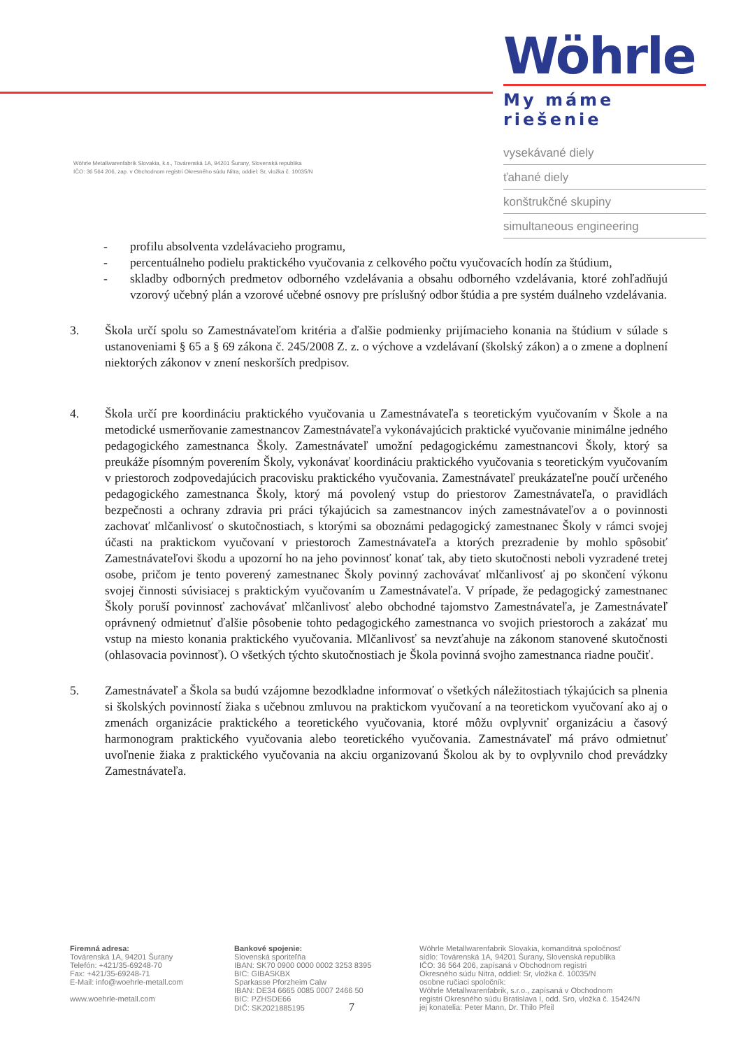Wöhrle Metallwarenfabrik Slovakia, k.s., Továrenská 1A, 94201 Šurany, Slovenská republika
IČO: 36 564 206, zap. v Obchodnom registri Okresného súdu Nitra, oddiel: Sr, vložka č. 10035/N
Wöhrle
My máme riešenie
vysekávané diely
ťahané diely
konštrukčné skupiny
simultaneous engineering
- profilu absolventa vzdelávacieho programu,
- percentuálneho podielu praktického vyučovania z celkového počtu vyučovacích hodín za štúdium,
- skladby odborných predmetov odborného vzdelávania a obsahu odborného vzdelávania, ktoré zohľadňujú vzorový učebný plán a vzorové učebné osnovy pre príslušný odbor štúdia a pre systém duálneho vzdelávania.
3. Škola určí spolu so Zamestnávateľom kritéria a ďalšie podmienky prijímacieho konania na štúdium v súlade s ustanoveniami § 65 a § 69 zákona č. 245/2008 Z. z. o výchove a vzdelávaní (školský zákon) a o zmene a doplnení niektorých zákonov v znení neskorších predpisov.
4. Škola určí pre koordináciu praktického vyučovania u Zamestnávateľa s teoretickým vyučovaním v Škole a na metodické usmerňovanie zamestnancov Zamestnávateľa vykonávajúcich praktické vyučovanie minimálne jedného pedagogického zamestnanca Školy. Zamestnávateľ umožní pedagogickému zamestnancovi Školy, ktorý sa preukáže písomným poverením Školy, vykonávať koordináciu praktického vyučovania s teoretickým vyučovaním v priestoroch zodpovedajúcich pracovisku praktického vyučovania. Zamestnávateľ preukázateľne poučí určeného pedagogického zamestnanca Školy, ktorý má povolený vstup do priestorov Zamestnávateľa, o pravidlách bezpečnosti a ochrany zdravia pri práci týkajúcich sa zamestnancov iných zamestnávateľov a o povinnosti zachovať mlčanlivosť o skutočnostiach, s ktorými sa oboznámi pedagogický zamestnanec Školy v rámci svojej účasti na praktickom vyučovaní v priestoroch Zamestnávateľa a ktorých prezradenie by mohlo spôsobiť Zamestnávateľovi škodu a upozorní ho na jeho povinnosť konať tak, aby tieto skutočnosti neboli vyzradené tretej osobe, pričom je tento poverený zamestnanec Školy povinný zachovávať mlčanlivosť aj po skončení výkonu svojej činnosti súvisiacej s praktickým vyučovaním u Zamestnávateľa. V prípade, že pedagogický zamestnanec Školy poruší povinnosť zachovávať mlčanlivosť alebo obchodné tajomstvo Zamestnávateľa, je Zamestnávateľ oprávnený odmietnuť ďalšie pôsobenie tohto pedagogického zamestnanca vo svojich priestoroch a zakázať mu vstup na miesto konania praktického vyučovania. Mlčanlivosť sa nevzťahuje na zákonom stanovené skutočnosti (ohlasovacia povinnosť). O všetkých týchto skutočnostiach je Škola povinná svojho zamestnanca riadne poučiť.
5. Zamestnávateľ a Škola sa budú vzájomne bezodkladne informovať o všetkých náležitostiach týkajúcich sa plnenia si školských povinností žiaka s učebnou zmluvou na praktickom vyučovaní a na teoretickom vyučovaní ako aj o zmenách organizácie praktického a teoretického vyučovania, ktoré môžu ovplyvniť organizáciu a časový harmonogram praktického vyučovania alebo teoretického vyučovania. Zamestnávateľ má právo odmietnuť uvoľnenie žiaka z praktického vyučovania na akciu organizovanú Školou ak by to ovplyvnilo chod prevádzky Zamestnávateľa.
Firemná adresa:
Továrenská 1A, 94201 Šurany
Telefón: +421/35-69248-70
Fax: +421/35-69248-71
E-Mail: info@woehrle-metall.com
www.woehrle-metall.com
Bankové spojenie:
Slovenská sporiteľňa
IBAN: SK70 0900 0000 0002 3253 8395
BIC: GIBASKBX
Sparkasse Pforzheim Calw
IBAN: DE34 6665 0085 0007 2466 50
BIC: PZHSDE66
DIČ: SK2021885195 7
Wöhrle Metallwarenfabrik Slovakia, komanditná spoločnosť
sídlo: Továrenská 1A, 94201 Šurany, Slovenská republika
IČO: 36 564 206, zapísaná v Obchodnom registri
Okresného súdu Nitra, oddiel: Sr, vložka č. 10035/N
osobne ručiaci spoločník:
Wöhrle Metallwarenfabrik, s.r.o., zapísaná v Obchodnom
registri Okresného súdu Bratislava I, odd. Sro, vložka č. 15424/N
jej konatelia: Peter Mann, Dr. Thilo Pfeil